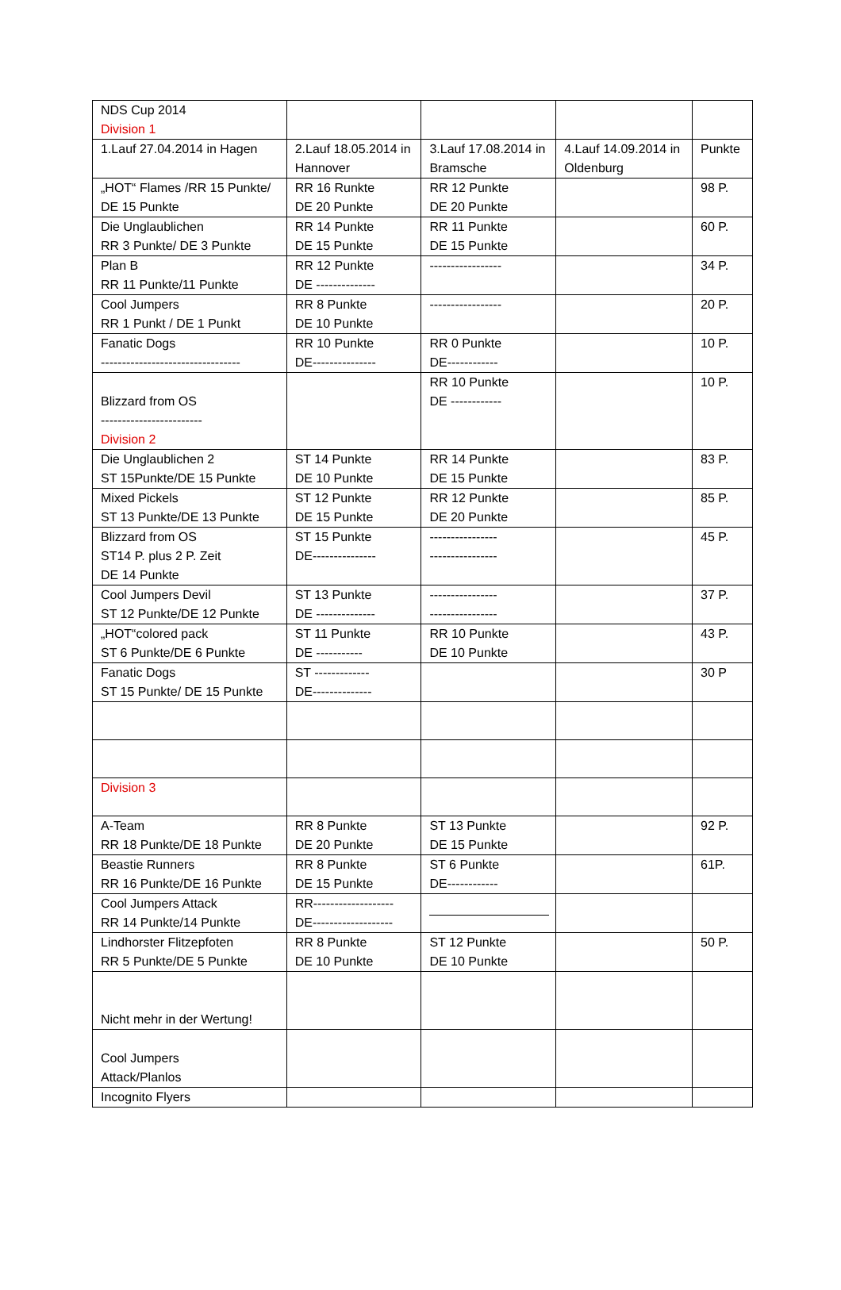| NDS Cup 2014 Division 1 | | | | |
| 1.Lauf 27.04.2014 in Hagen | 2.Lauf 18.05.2014 in Hannover | 3.Lauf 17.08.2014 in Bramsche | 4.Lauf 14.09.2014 in Oldenburg | Punkte |
| „HOT“ Flames /RR 15 Punkte/ DE 15 Punkte | RR 16 Runkte DE 20 Punkte | RR 12 Punkte DE 20 Punkte | | 98 P. |
| Die Unglaublichen RR 3 Punkte/ DE 3 Punkte | RR 14 Punkte DE 15 Punkte | RR 11 Punkte DE 15 Punkte | | 60 P. |
| Plan B RR 11 Punkte/11 Punkte | RR 12 Punkte DE -------------- | ----------------- | | 34 P. |
| Cool Jumpers RR 1 Punkt / DE 1 Punkt | RR 8 Punkte DE 10 Punkte | ----------------- | | 20 P. |
| Fanatic Dogs --------------------------------- | RR 10 Punkte DE--------------- | RR 0 Punkte DE------------ | | 10 P. |
| Blizzard from OS ------------------------ Division 2 | | RR 10 Punkte DE ------------ | | 10 P. |
| Die Unglaublichen 2 ST 15Punkte/DE 15 Punkte | ST 14 Punkte DE 10 Punkte | RR 14 Punkte DE 15 Punkte | | 83 P. |
| Mixed Pickels ST 13 Punkte/DE 13 Punkte | ST 12 Punkte DE 15 Punkte | RR 12 Punkte DE 20 Punkte | | 85 P. |
| Blizzard from OS ST14 P. plus 2 P. Zeit DE 14 Punkte | ST 15 Punkte DE--------------- | ---------------- ---------------- | | 45 P. |
| Cool Jumpers Devil ST 12 Punkte/DE 12 Punkte | ST 13 Punkte DE -------------- | ---------------- ---------------- | | 37 P. |
| „HOT“colored pack ST 6 Punkte/DE 6 Punkte | ST 11 Punkte DE ----------- | RR 10 Punkte DE 10 Punkte | | 43 P. |
| Fanatic Dogs ST 15 Punkte/ DE 15 Punkte | ST ------------- DE-------------- | | | 30 P |
| Division 3 | | | | |
| A-Team RR 18 Punkte/DE 18 Punkte | RR 8 Punkte DE 20 Punkte | ST 13 Punkte DE 15 Punkte | | 92 P. |
| Beastie Runners RR 16 Punkte/DE 16 Punkte | RR 8 Punkte DE 15 Punkte | ST 6 Punkte DE------------ | | 61P. |
| Cool Jumpers Attack RR 14 Punkte/14 Punkte | RR------------------- DE------------------- | | | |
| Lindhorster Flitzepfoten RR 5 Punkte/DE 5 Punkte | RR 8 Punkte DE 10 Punkte | ST 12 Punkte DE 10 Punkte | | 50 P. |
| Nicht mehr in der Wertung! | | | | |
| Cool Jumpers Attack/Planlos | | | | |
| Incognito Flyers | | | | |